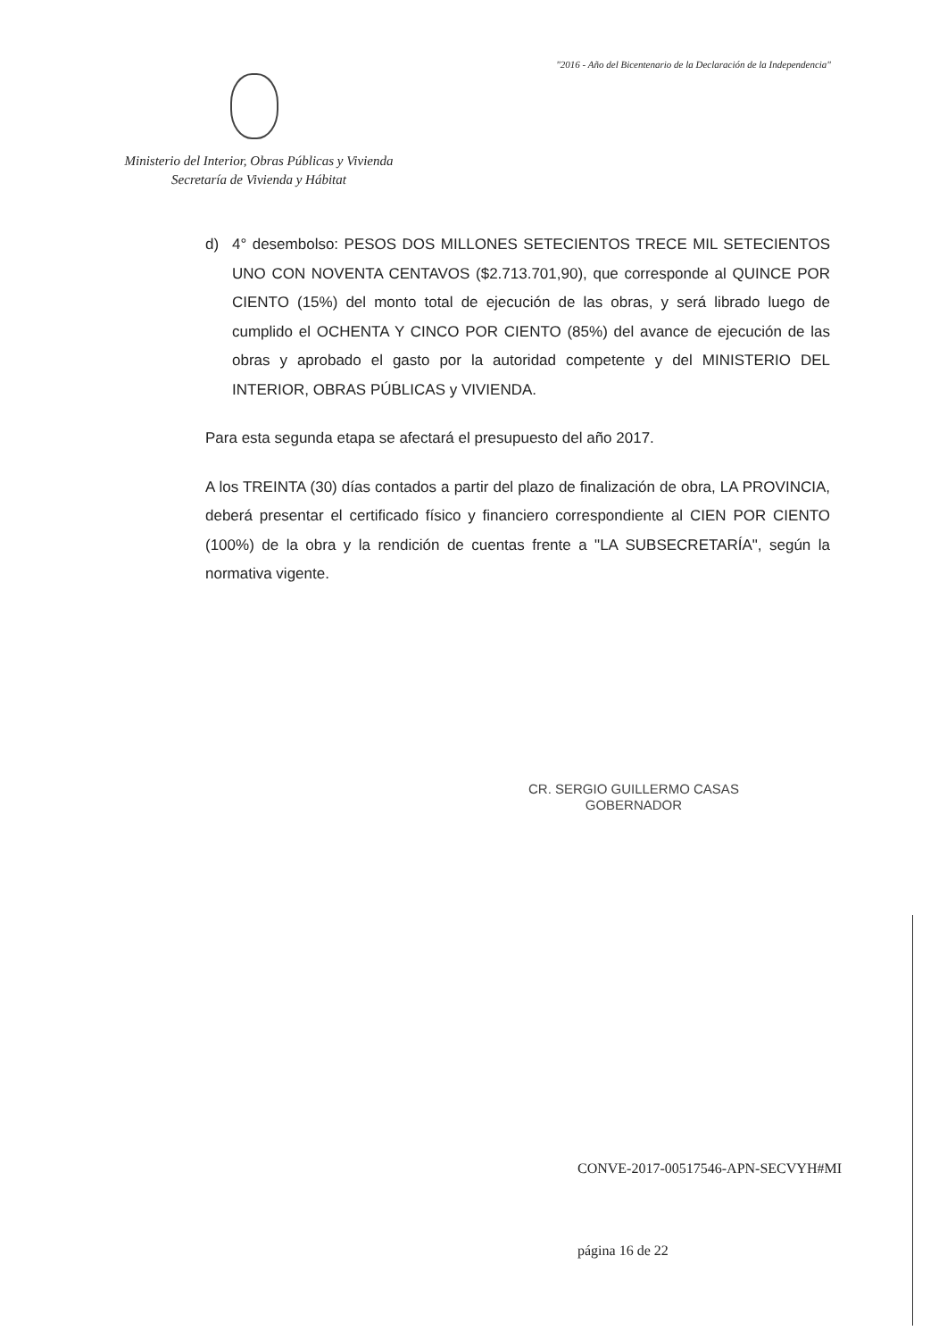"2016 - Año del Bicentenario de la Declaración de la Independencia"
Ministerio del Interior, Obras Públicas y Vivienda
Secretaría de Vivienda y Hábitat
d) 4° desembolso: PESOS DOS MILLONES SETECIENTOS TRECE MIL SETECIENTOS UNO CON NOVENTA CENTAVOS ($2.713.701,90), que corresponde al QUINCE POR CIENTO (15%) del monto total de ejecución de las obras, y será librado luego de cumplido el OCHENTA Y CINCO POR CIENTO (85%) del avance de ejecución de las obras y aprobado el gasto por la autoridad competente y del MINISTERIO DEL INTERIOR, OBRAS PÚBLICAS y VIVIENDA.
Para esta segunda etapa se afectará el presupuesto del año 2017.
A los TREINTA (30) días contados a partir del plazo de finalización de obra, LA PROVINCIA, deberá presentar el certificado físico y financiero correspondiente al CIEN POR CIENTO (100%) de la obra y la rendición de cuentas frente a "LA SUBSECRETARÍA", según la normativa vigente.
CR. SERGIO GUILLERMO CASAS
GOBERNADOR
CONVE-2017-00517546-APN-SECVYH#MI
página 16 de 22